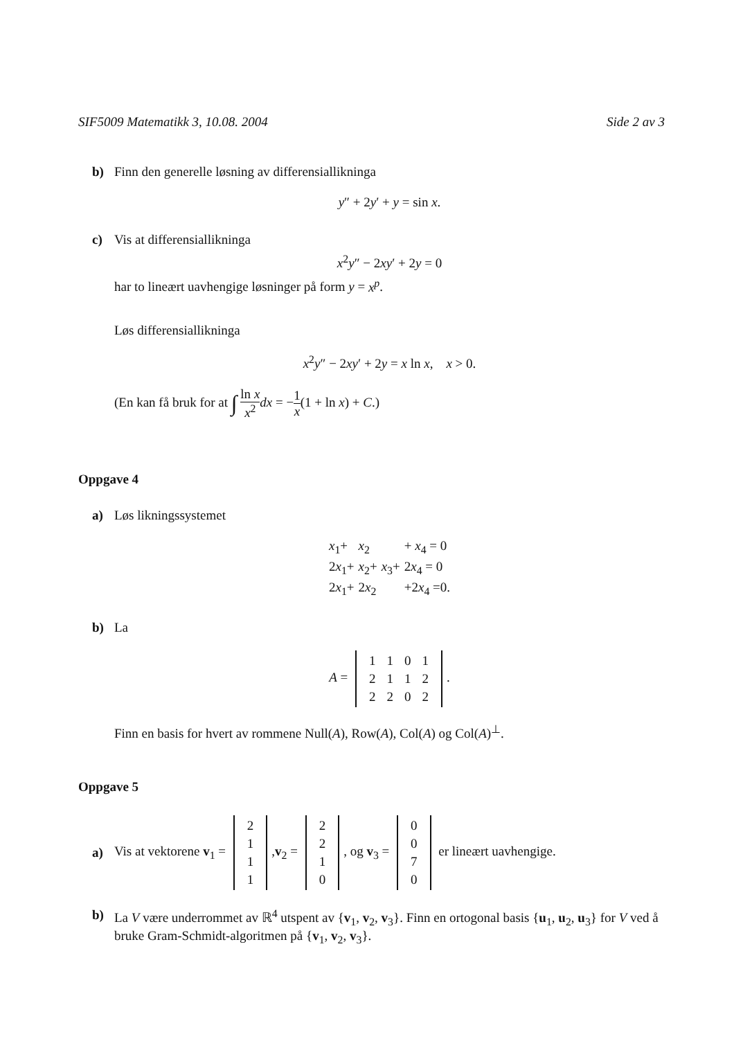SIF5009 Matematikk 3, 10.08. 2004 Side 2 av 3
b) Finn den generelle løsning av differensiallikninga
y″ + 2y′ + y = sin x.
c) Vis at differensiallikninga
x<sup>2</sup>y″ − 2xy′ + 2y = 0
har to lineært uavhengige løsninger på form y = x<sup>p</sup>.
Løs differensiallikninga
x<sup>2</sup>y″ − 2xy′ + 2y = x ln x, x > 0.
(En kan få bruk for at ∫ ln x x<sup>2</sup> dx = −1 x(1 + ln x) + C.)
Oppgave 4
a) Løs likningssystemet
| x<sub>1</sub>+ | x<sub>2</sub> | | + x<sub>4</sub> = 0 |
| 2 x<sub>1</sub>+ | x<sub>2</sub>+ | x<sub>3</sub>+ | 2 x<sub>4</sub> = 0 |
| 2 x<sub>1</sub>+ | 2 x<sub>2</sub> | | +2 x<sub>4</sub> =0. |
b) La
A =
| 1 | 1 | 0 | 1 |
| 2 | 1 | 1 | 2 |
| 2 | 2 | 0 | 2 |
.
Finn en basis for hvert av rommene Null(A), Row(A), Col(A) og Col(A)<sup>⊥</sup>.
Oppgave 5
a) Vis at vektorene v<sub>1</sub> =
| 2 |
| 1 |
| 1 |
| 1 |
,v<sub>2</sub> =
| 2 |
| 2 |
| 1 |
| 0 |
, og v<sub>3</sub> =
| 0 |
| 0 |
| 7 |
| 0 |
er lineært uavhengige.
b) La V være underrommet av ℝ<sup>4</sup> utspent av {v<sub>1</sub>, v<sub>2</sub>, v<sub>3</sub>}. Finn en ortogonal basis {u<sub>1</sub>, u<sub>2</sub>, u<sub>3</sub>} for V ved å bruke Gram-Schmidt-algoritmen på {v<sub>1</sub>, v<sub>2</sub>, v<sub>3</sub>}.